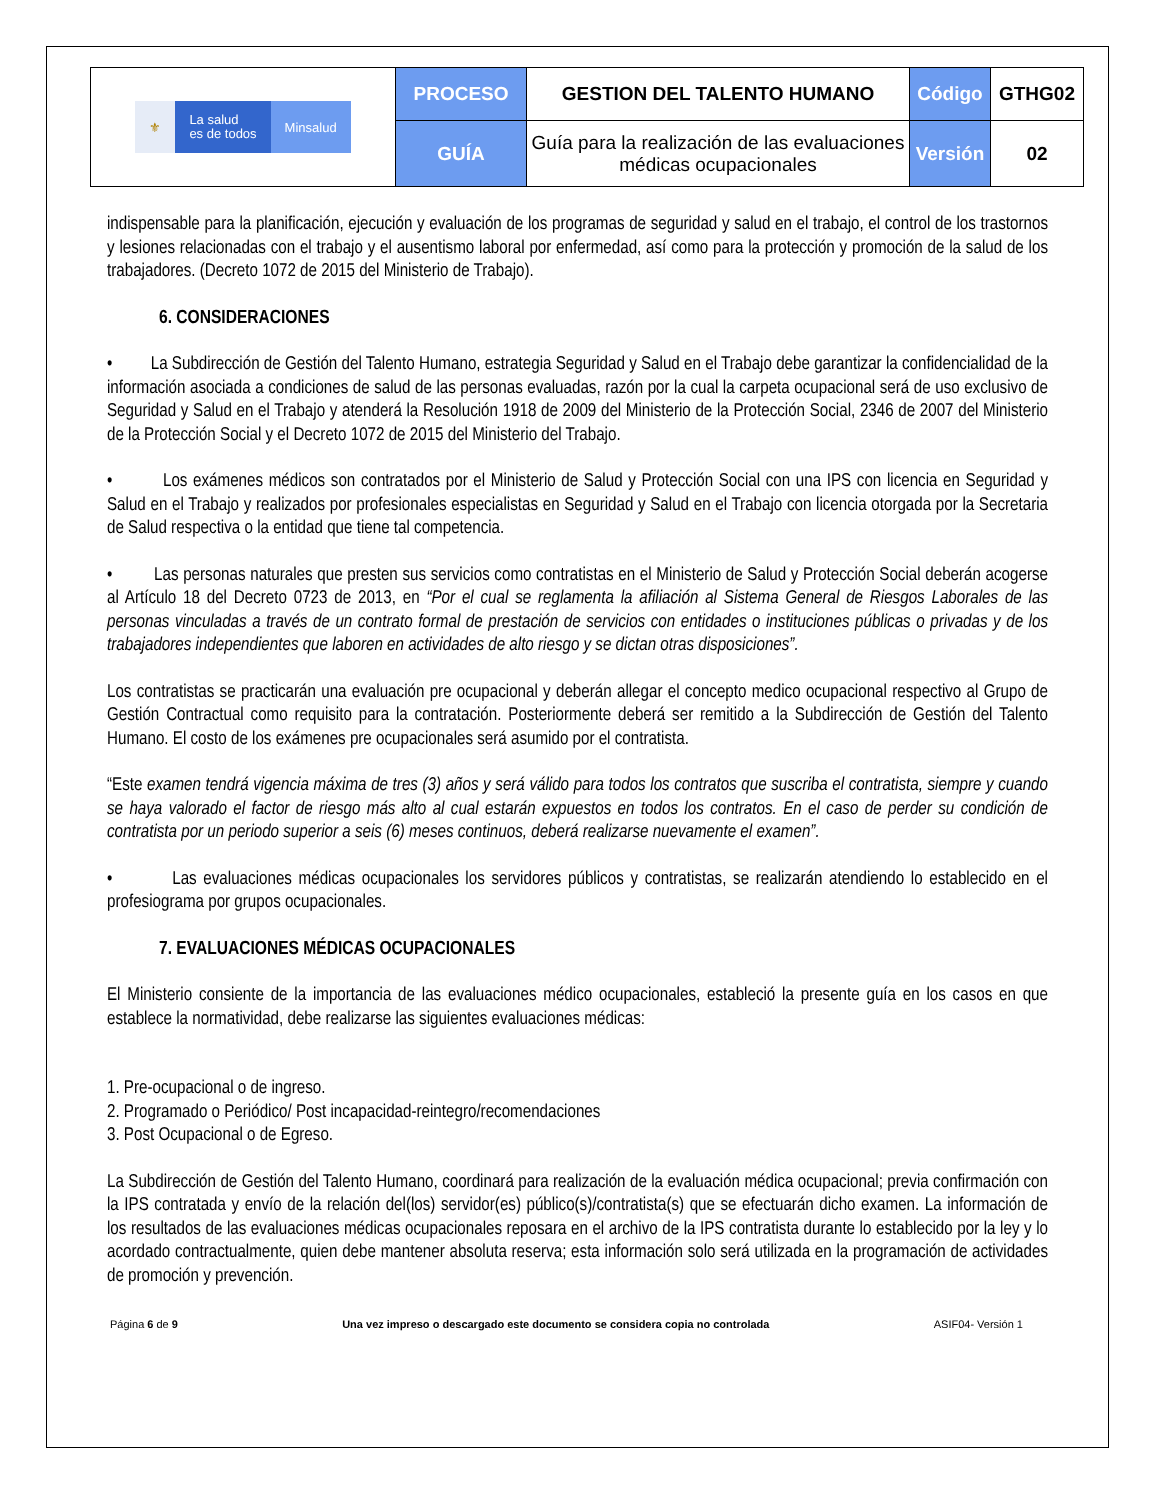| ⚜ La salud es de todos Minsalud | PROCESO | GESTION DEL TALENTO HUMANO | Código | GTHG02 |
| | GUÍA | Guía para la realización de las evaluaciones médicas ocupacionales | Versión | 02 |
indispensable para la planificación, ejecución y evaluación de los programas de seguridad y salud en el trabajo, el control de los trastornos y lesiones relacionadas con el trabajo y el ausentismo laboral por enfermedad, así como para la protección y promoción de la salud de los trabajadores. (Decreto 1072 de 2015 del Ministerio de Trabajo).
6. CONSIDERACIONES
• La Subdirección de Gestión del Talento Humano, estrategia Seguridad y Salud en el Trabajo debe garantizar la confidencialidad de la información asociada a condiciones de salud de las personas evaluadas, razón por la cual la carpeta ocupacional será de uso exclusivo de Seguridad y Salud en el Trabajo y atenderá la Resolución 1918 de 2009 del Ministerio de la Protección Social, 2346 de 2007 del Ministerio de la Protección Social y el Decreto 1072 de 2015 del Ministerio del Trabajo.
• Los exámenes médicos son contratados por el Ministerio de Salud y Protección Social con una IPS con licencia en Seguridad y Salud en el Trabajo y realizados por profesionales especialistas en Seguridad y Salud en el Trabajo con licencia otorgada por la Secretaria de Salud respectiva o la entidad que tiene tal competencia.
• Las personas naturales que presten sus servicios como contratistas en el Ministerio de Salud y Protección Social deberán acogerse al Artículo 18 del Decreto 0723 de 2013, en “Por el cual se reglamenta la afiliación al Sistema General de Riesgos Laborales de las personas vinculadas a través de un contrato formal de prestación de servicios con entidades o instituciones públicas o privadas y de los trabajadores independientes que laboren en actividades de alto riesgo y se dictan otras disposiciones”.
Los contratistas se practicarán una evaluación pre ocupacional y deberán allegar el concepto medico ocupacional respectivo al Grupo de Gestión Contractual como requisito para la contratación. Posteriormente deberá ser remitido a la Subdirección de Gestión del Talento Humano. El costo de los exámenes pre ocupacionales será asumido por el contratista.
“Este examen tendrá vigencia máxima de tres (3) años y será válido para todos los contratos que suscriba el contratista, siempre y cuando se haya valorado el factor de riesgo más alto al cual estarán expuestos en todos los contratos. En el caso de perder su condición de contratista por un periodo superior a seis (6) meses continuos, deberá realizarse nuevamente el examen”.
• Las evaluaciones médicas ocupacionales los servidores públicos y contratistas, se realizarán atendiendo lo establecido en el profesiograma por grupos ocupacionales.
7. EVALUACIONES MÉDICAS OCUPACIONALES
El Ministerio consiente de la importancia de las evaluaciones médico ocupacionales, estableció la presente guía en los casos en que establece la normatividad, debe realizarse las siguientes evaluaciones médicas:
1. Pre-ocupacional o de ingreso.
2. Programado o Periódico/ Post incapacidad-reintegro/recomendaciones
3. Post Ocupacional o de Egreso.
La Subdirección de Gestión del Talento Humano, coordinará para realización de la evaluación médica ocupacional; previa confirmación con la IPS contratada y envío de la relación del(los) servidor(es) público(s)/contratista(s) que se efectuarán dicho examen. La información de los resultados de las evaluaciones médicas ocupacionales reposara en el archivo de la IPS contratista durante lo establecido por la ley y lo acordado contractualmente, quien debe mantener absoluta reserva; esta información solo será utilizada en la programación de actividades de promoción y prevención.
Página 6 de 9 Una vez impreso o descargado este documento se considera copia no controlada ASIF04- Versión 1